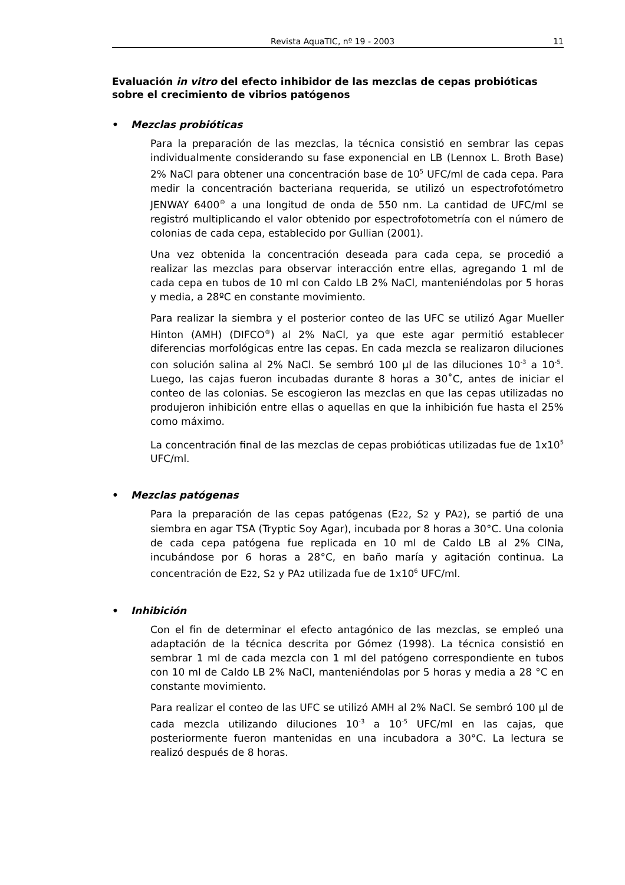Revista AquaTIC, nº 19 - 2003 11
Evaluación in vitro del efecto inhibidor de las mezclas de cepas probióticas sobre el crecimiento de vibrios patógenos
• Mezclas probióticas
Para la preparación de las mezclas, la técnica consistió en sembrar las cepas individualmente considerando su fase exponencial en LB (Lennox L. Broth Base) 2% NaCl para obtener una concentración base de 10<sup>5</sup> UFC/ml de cada cepa. Para medir la concentración bacteriana requerida, se utilizó un espectrofotómetro JENWAY 6400<sup>®</sup> a una longitud de onda de 550 nm. La cantidad de UFC/ml se registró multiplicando el valor obtenido por espectrofotometría con el número de colonias de cada cepa, establecido por Gullian (2001).
Una vez obtenida la concentración deseada para cada cepa, se procedió a realizar las mezclas para observar interacción entre ellas, agregando 1 ml de cada cepa en tubos de 10 ml con Caldo LB 2% NaCl, manteniéndolas por 5 horas y media, a 28ºC en constante movimiento.
Para realizar la siembra y el posterior conteo de las UFC se utilizó Agar Mueller Hinton (AMH) (DIFCO<sup>®</sup>) al 2% NaCl, ya que este agar permitió establecer diferencias morfológicas entre las cepas. En cada mezcla se realizaron diluciones con solución salina al 2% NaCl. Se sembró 100 µl de las diluciones 10<sup>-3</sup> a 10<sup>-5</sup>. Luego, las cajas fueron incubadas durante 8 horas a 30˚C, antes de iniciar el conteo de las colonias. Se escogieron las mezclas en que las cepas utilizadas no produjeron inhibición entre ellas o aquellas en que la inhibición fue hasta el 25% como máximo.
La concentración final de las mezclas de cepas probióticas utilizadas fue de 1x10<sup>5</sup> UFC/ml.
• Mezclas patógenas
Para la preparación de las cepas patógenas (E22, S2 y PA2), se partió de una siembra en agar TSA (Tryptic Soy Agar), incubada por 8 horas a 30°C. Una colonia de cada cepa patógena fue replicada en 10 ml de Caldo LB al 2% ClNa, incubándose por 6 horas a 28°C, en baño maría y agitación continua. La concentración de E22, S2 y PA2 utilizada fue de 1x10<sup>6</sup> UFC/ml.
• Inhibición
Con el fin de determinar el efecto antagónico de las mezclas, se empleó una adaptación de la técnica descrita por Gómez (1998). La técnica consistió en sembrar 1 ml de cada mezcla con 1 ml del patógeno correspondiente en tubos con 10 ml de Caldo LB 2% NaCl, manteniéndolas por 5 horas y media a 28 °C en constante movimiento.
Para realizar el conteo de las UFC se utilizó AMH al 2% NaCl. Se sembró 100 µl de cada mezcla utilizando diluciones 10<sup>-3</sup> a 10<sup>-5</sup> UFC/ml en las cajas, que posteriormente fueron mantenidas en una incubadora a 30°C. La lectura se realizó después de 8 horas.